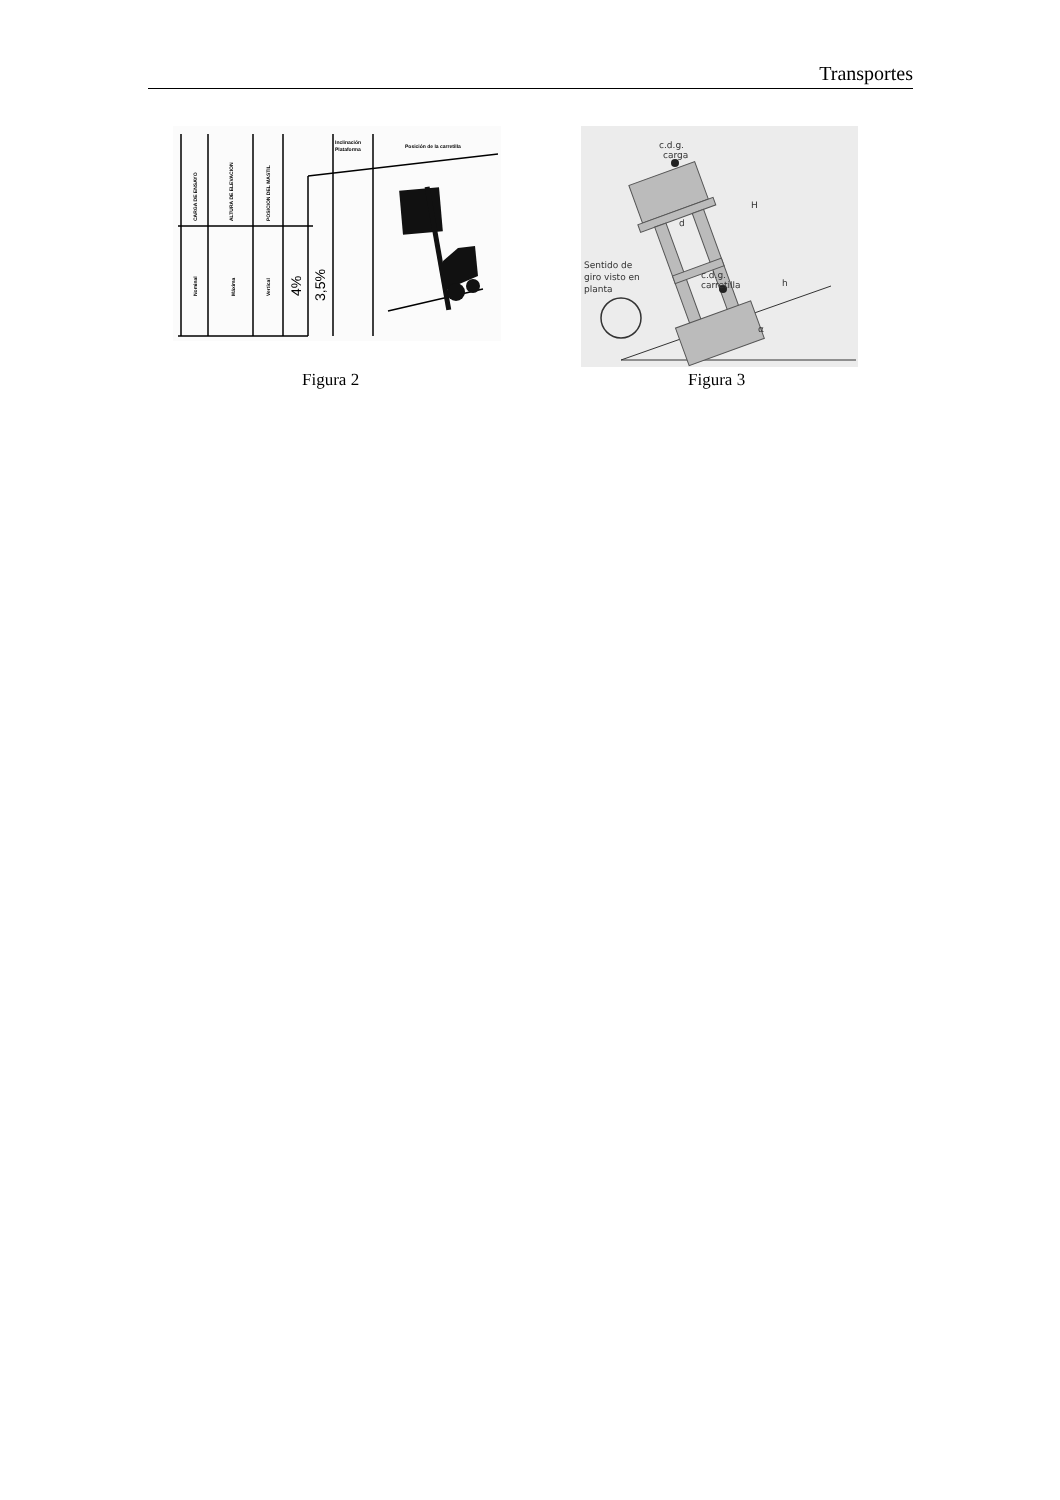Transportes
CARGA DE ENSAYO
ALTURA DE ELEVACION
POSICION DEL MASTIL
Inclinación
Plataforma
Posición de la carretilla
Nominal
Máxima
Vertical
4%
3,5%
c.d.g.
carga
H
d
c.d.g.
carretilla
h
α
Sentido de
giro visto en
planta
Figura 2 Figura 3